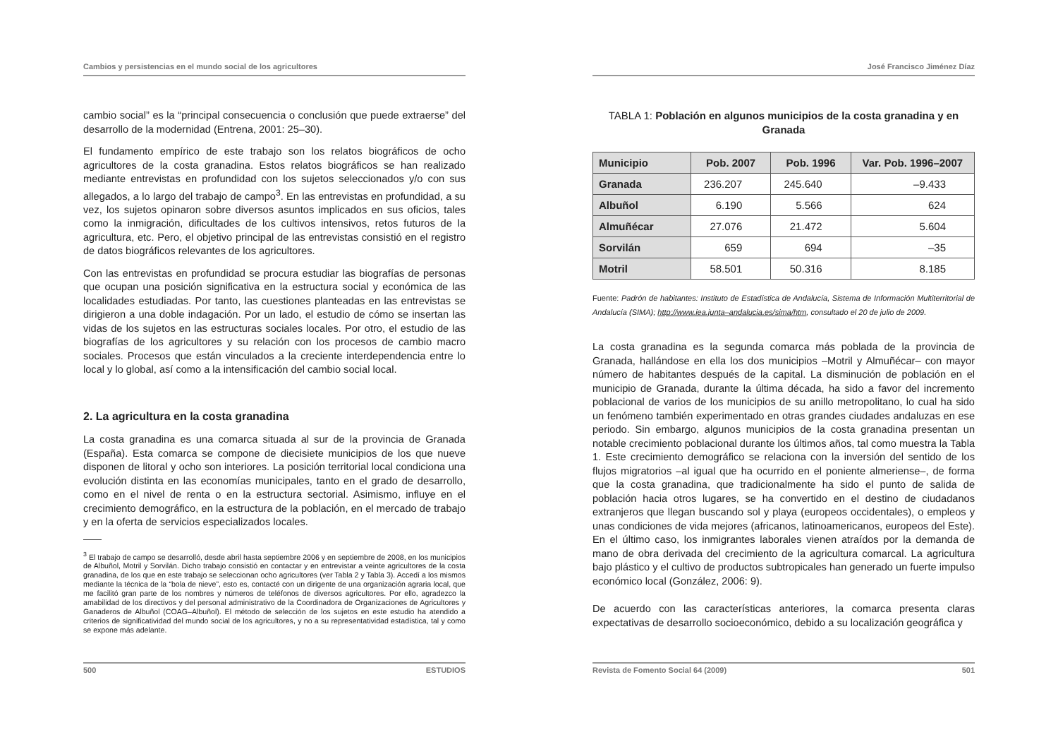Cambios y persistencias en el mundo social de los agricultores
cambio social” es la “principal consecuencia o conclusión que puede extraerse” del desarrollo de la modernidad (Entrena, 2001: 25–30).
El fundamento empírico de este trabajo son los relatos biográficos de ocho agricultores de la costa granadina. Estos relatos biográficos se han realizado mediante entrevistas en profundidad con los sujetos seleccionados y/o con sus allegados, a lo largo del trabajo de campo<sup>3</sup>. En las entrevistas en profundidad, a su vez, los sujetos opinaron sobre diversos asuntos implicados en sus oficios, tales como la inmigración, dificultades de los cultivos intensivos, retos futuros de la agricultura, etc. Pero, el objetivo principal de las entrevistas consistió en el registro de datos biográficos relevantes de los agricultores.
Con las entrevistas en profundidad se procura estudiar las biografías de personas que ocupan una posición significativa en la estructura social y económica de las localidades estudiadas. Por tanto, las cuestiones planteadas en las entrevistas se dirigieron a una doble indagación. Por un lado, el estudio de cómo se insertan las vidas de los sujetos en las estructuras sociales locales. Por otro, el estudio de las biografías de los agricultores y su relación con los procesos de cambio macro sociales. Procesos que están vinculados a la creciente interdependencia entre lo local y lo global, así como a la intensificación del cambio social local.
2. La agricultura en la costa granadina
La costa granadina es una comarca situada al sur de la provincia de Granada (España). Esta comarca se compone de diecisiete municipios de los que nueve disponen de litoral y ocho son interiores. La posición territorial local condiciona una evolución distinta en las economías municipales, tanto en el grado de desarrollo, como en el nivel de renta o en la estructura sectorial. Asimismo, influye en el crecimiento demográfico, en la estructura de la población, en el mercado de trabajo y en la oferta de servicios especializados locales.
<sup>3</sup> El trabajo de campo se desarrolló, desde abril hasta septiembre 2006 y en septiembre de 2008, en los municipios de Albuñol, Motril y Sorvilán. Dicho trabajo consistió en contactar y en entrevistar a veinte agricultores de la costa granadina, de los que en este trabajo se seleccionan ocho agricultores (ver Tabla 2 y Tabla 3). Accedí a los mismos mediante la técnica de la “bola de nieve”, esto es, contacté con un dirigente de una organización agraria local, que me facilitó gran parte de los nombres y números de teléfonos de diversos agricultores. Por ello, agradezco la amabilidad de los directivos y del personal administrativo de la Coordinadora de Organizaciones de Agricultores y Ganaderos de Albuñol (COAG–Albuñol). El método de selección de los sujetos en este estudio ha atendido a criterios de significatividad del mundo social de los agricultores, y no a su representatividad estadística, tal y como se expone más adelante.
500 ESTUDIOS
José Francisco Jiménez Díaz
TABLA 1: Población en algunos municipios de la costa granadina y en Granada
| Municipio | Pob. 2007 | Pob. 1996 | Var. Pob. 1996–2007 |
| --- | --- | --- | --- |
| Granada | 236.207 | 245.640 | –9.433 |
| Albuñol | 6.190 | 5.566 | 624 |
| Almuñécar | 27.076 | 21.472 | 5.604 |
| Sorvilán | 659 | 694 | –35 |
| Motril | 58.501 | 50.316 | 8.185 |
Fuente: Padrón de habitantes: Instituto de Estadística de Andalucía, Sistema de Información Multiterritorial de Andalucía (SIMA); http://www.iea.junta–andalucia.es/sima/htm, consultado el 20 de julio de 2009.
La costa granadina es la segunda comarca más poblada de la provincia de Granada, hallándose en ella los dos municipios –Motril y Almuñécar– con mayor número de habitantes después de la capital. La disminución de población en el municipio de Granada, durante la última década, ha sido a favor del incremento poblacional de varios de los municipios de su anillo metropolitano, lo cual ha sido un fenómeno también experimentado en otras grandes ciudades andaluzas en ese periodo. Sin embargo, algunos municipios de la costa granadina presentan un notable crecimiento poblacional durante los últimos años, tal como muestra la Tabla 1. Este crecimiento demográfico se relaciona con la inversión del sentido de los flujos migratorios –al igual que ha ocurrido en el poniente almeriense–, de forma que la costa granadina, que tradicionalmente ha sido el punto de salida de población hacia otros lugares, se ha convertido en el destino de ciudadanos extranjeros que llegan buscando sol y playa (europeos occidentales), o empleos y unas condiciones de vida mejores (africanos, latinoamericanos, europeos del Este). En el último caso, los inmigrantes laborales vienen atraídos por la demanda de mano de obra derivada del crecimiento de la agricultura comarcal. La agricultura bajo plástico y el cultivo de productos subtropicales han generado un fuerte impulso económico local (González, 2006: 9).
De acuerdo con las características anteriores, la comarca presenta claras expectativas de desarrollo socioeconómico, debido a su localización geográfica y
Revista de Fomento Social 64 (2009) 501